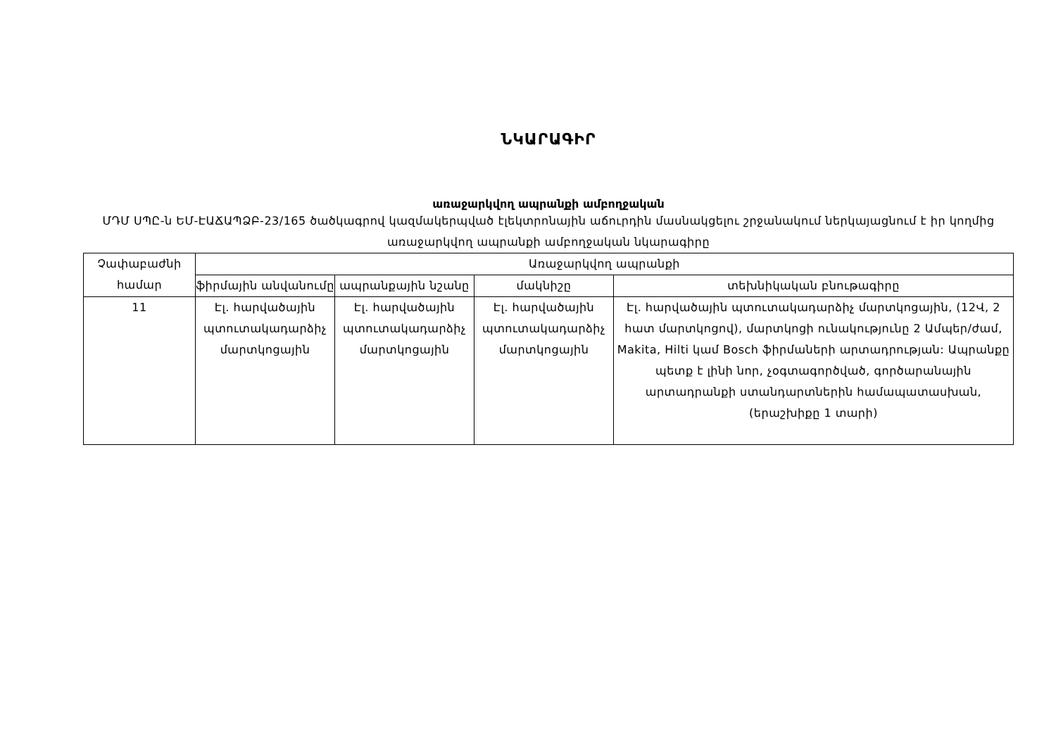ՆԿԱՐԱԳԻՐ
առաջարկվող ապրանքի ամբողջական
ՄԴՄ ՍՊԸ-ն ԵՄ-ԷԱՃԱՊՁԲ-23/165 ծածկագրով կազմակերպված էլեկտրոնային աճուրդին մասնակցելու շրջանակում ներկայացնում է իր կողմից առաջարկվող ապրանքի ամբողջական նկարագիրը
| Չափաբաժնի համար | Առաջարկվող ապրանքի | | | |
| --- | --- | --- | --- | --- |
| | ֆիրմային անվանումը | ապրանքային նշանը | մակնիշը | տեխնիկական բնութագիրը |
| 11 | Էլ. հարվածային պտուտակադարձիչ մարտկոցային | Էլ. հարվածային պտուտակադարձիչ մարտկոցային | Էլ. հարվածային պտուտակադարձիչ մարտկոցային | Էլ. հարվածային պտուտակադարձիչ մարտկոցային, (12Վ, 2 հատ մարտկոցով), մարտկոցի ունակությունը 2 Ամպեր/ժամ, Makita, Hilti կամ Bosch ֆիրմաների արտադրության: Ապրանքը պետք է լինի նոր, չօգտագործված, գործարանային արտադրանքի ստանդարտներին համապատասխան, (երաշխիքը 1 տարի) |